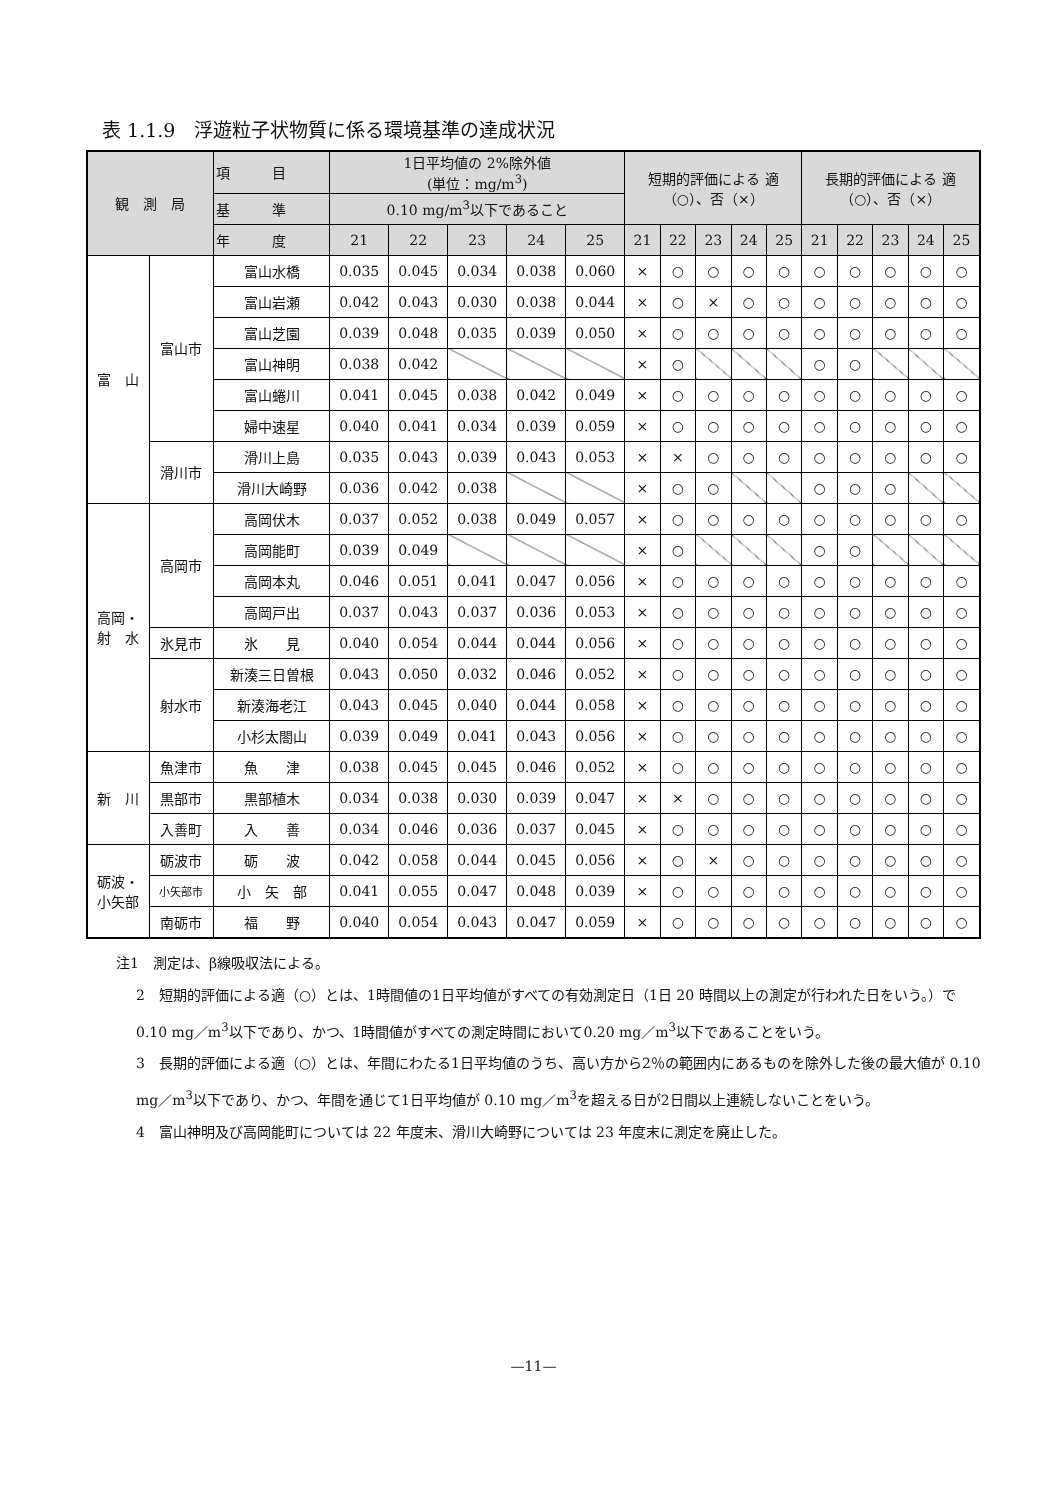表 1.1.9　浮遊粒子状物質に係る環境基準の達成状況
| 観 測 局 | | 項 目 | 1日平均値の 2%除外値 (単位：mg/m<sup>3</sup>) | | | | | 短期的評価による 適 （○）、否（×） | | | | | 長期的評価による 適 （○）、否（×） | | | | |
| --- | --- | --- | --- | --- | --- | --- | --- | --- | --- | --- | --- | --- | --- | --- | --- | --- | --- |
| | | 基 準 | 0.10 mg/m<sup>3</sup>以下であること | | | | | | | | | | | | | | |
| | | 年 度 | 21 | 22 | 23 | 24 | 25 | 21 | 22 | 23 | 24 | 25 | 21 | 22 | 23 | 24 | 25 |
| 富 山 | 富山市 | 富山水橋 | 0.035 | 0.045 | 0.034 | 0.038 | 0.060 | × | ○ | ○ | ○ | ○ | ○ | ○ | ○ | ○ | ○ |
| | | 富山岩瀬 | 0.042 | 0.043 | 0.030 | 0.038 | 0.044 | × | ○ | × | ○ | ○ | ○ | ○ | ○ | ○ | ○ |
| | | 富山芝園 | 0.039 | 0.048 | 0.035 | 0.039 | 0.050 | × | ○ | ○ | ○ | ○ | ○ | ○ | ○ | ○ | ○ |
| | | 富山神明 | 0.038 | 0.042 | | | | × | ○ | | | | ○ | ○ | | | |
| | | 富山蜷川 | 0.041 | 0.045 | 0.038 | 0.042 | 0.049 | × | ○ | ○ | ○ | ○ | ○ | ○ | ○ | ○ | ○ |
| | | 婦中速星 | 0.040 | 0.041 | 0.034 | 0.039 | 0.059 | × | ○ | ○ | ○ | ○ | ○ | ○ | ○ | ○ | ○ |
| | 滑川市 | 滑川上島 | 0.035 | 0.043 | 0.039 | 0.043 | 0.053 | × | × | ○ | ○ | ○ | ○ | ○ | ○ | ○ | ○ |
| | | 滑川大崎野 | 0.036 | 0.042 | 0.038 | | | × | ○ | ○ | | | ○ | ○ | ○ | | |
| 高岡・ 射 水 | 高岡市 | 高岡伏木 | 0.037 | 0.052 | 0.038 | 0.049 | 0.057 | × | ○ | ○ | ○ | ○ | ○ | ○ | ○ | ○ | ○ |
| | | 高岡能町 | 0.039 | 0.049 | | | | × | ○ | | | | ○ | ○ | | | |
| | | 高岡本丸 | 0.046 | 0.051 | 0.041 | 0.047 | 0.056 | × | ○ | ○ | ○ | ○ | ○ | ○ | ○ | ○ | ○ |
| | | 高岡戸出 | 0.037 | 0.043 | 0.037 | 0.036 | 0.053 | × | ○ | ○ | ○ | ○ | ○ | ○ | ○ | ○ | ○ |
| | 氷見市 | 氷 見 | 0.040 | 0.054 | 0.044 | 0.044 | 0.056 | × | ○ | ○ | ○ | ○ | ○ | ○ | ○ | ○ | ○ |
| | 射水市 | 新湊三日曽根 | 0.043 | 0.050 | 0.032 | 0.046 | 0.052 | × | ○ | ○ | ○ | ○ | ○ | ○ | ○ | ○ | ○ |
| | | 新湊海老江 | 0.043 | 0.045 | 0.040 | 0.044 | 0.058 | × | ○ | ○ | ○ | ○ | ○ | ○ | ○ | ○ | ○ |
| | | 小杉太閤山 | 0.039 | 0.049 | 0.041 | 0.043 | 0.056 | × | ○ | ○ | ○ | ○ | ○ | ○ | ○ | ○ | ○ |
| 新 川 | 魚津市 | 魚 津 | 0.038 | 0.045 | 0.045 | 0.046 | 0.052 | × | ○ | ○ | ○ | ○ | ○ | ○ | ○ | ○ | ○ |
| | 黒部市 | 黒部植木 | 0.034 | 0.038 | 0.030 | 0.039 | 0.047 | × | × | ○ | ○ | ○ | ○ | ○ | ○ | ○ | ○ |
| | 入善町 | 入 善 | 0.034 | 0.046 | 0.036 | 0.037 | 0.045 | × | ○ | ○ | ○ | ○ | ○ | ○ | ○ | ○ | ○ |
| 砺波・ 小矢部 | 砺波市 | 砺 波 | 0.042 | 0.058 | 0.044 | 0.045 | 0.056 | × | ○ | × | ○ | ○ | ○ | ○ | ○ | ○ | ○ |
| | 小矢部市 | 小 矢 部 | 0.041 | 0.055 | 0.047 | 0.048 | 0.039 | × | ○ | ○ | ○ | ○ | ○ | ○ | ○ | ○ | ○ |
| | 南砺市 | 福 野 | 0.040 | 0.054 | 0.043 | 0.047 | 0.059 | × | ○ | ○ | ○ | ○ | ○ | ○ | ○ | ○ | ○ |
注1　測定は、β線吸収法による。
2　短期的評価による適（○）とは、1時間値の1日平均値がすべての有効測定日（1日 20 時間以上の測定が行われた日をいう。）で0.10 mg／m<sup>3</sup>以下であり、かつ、1時間値がすべての測定時間において0.20 mg／m<sup>3</sup>以下であることをいう。
3　長期的評価による適（○）とは、年間にわたる1日平均値のうち、高い方から2％の範囲内にあるものを除外した後の最大値が 0.10 mg／m<sup>3</sup>以下であり、かつ、年間を通じて1日平均値が 0.10 mg／m<sup>3</sup>を超える日が2日間以上連続しないことをいう。
4　富山神明及び高岡能町については 22 年度末、滑川大崎野については 23 年度末に測定を廃止した。
—11—